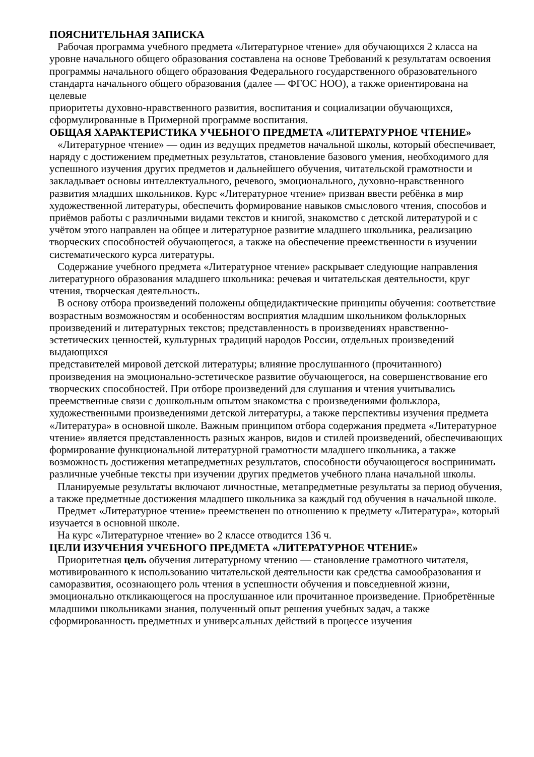ПОЯСНИТЕЛЬНАЯ ЗАПИСКА
Рабочая программа учебного предмета «Литературное чтение» для обучающихся 2 класса на уровне начального общего образования составлена на основе Требований к результатам освоения программы начального общего образования Федерального государственного образовательного стандарта начального общего образования (далее — ФГОС НОО), а также ориентирована на целевые
приоритеты духовно-нравственного развития, воспитания и социализации обучающихся, сформулированные в Примерной программе воспитания.
ОБЩАЯ ХАРАКТЕРИСТИКА УЧЕБНОГО ПРЕДМЕТА «ЛИТЕРАТУРНОЕ ЧТЕНИЕ»
«Литературное чтение» — один из ведущих предметов начальной школы, который обеспечивает, наряду с достижением предметных результатов, становление базового умения, необходимого для успешного изучения других предметов и дальнейшего обучения, читательской грамотности и закладывает основы интеллектуального, речевого, эмоционального, духовно-нравственного развития младших школьников. Курс «Литературное чтение» призван ввести ребёнка в мир художественной литературы, обеспечить формирование навыков смыслового чтения, способов и приёмов работы с различными видами текстов и книгой, знакомство с детской литературой и с учётом этого направлен на общее и литературное развитие младшего школьника, реализацию творческих способностей обучающегося, а также на обеспечение преемственности в изучении систематического курса литературы.
Содержание учебного предмета «Литературное чтение» раскрывает следующие направления литературного образования младшего школьника: речевая и читательская деятельности, круг чтения, творческая деятельность.
В основу отбора произведений положены общедидактические принципы обучения: соответствие возрастным возможностям и особенностям восприятия младшим школьником фольклорных произведений и литературных текстов; представленность в произведениях нравственно-эстетических ценностей, культурных традиций народов России, отдельных произведений выдающихся
представителей мировой детской литературы; влияние прослушанного (прочитанного) произведения на эмоционально-эстетическое развитие обучающегося, на совершенствование его творческих способностей. При отборе произведений для слушания и чтения учитывались преемственные связи с дошкольным опытом знакомства с произведениями фольклора, художественными произведениями детской литературы, а также перспективы изучения предмета «Литература» в основной школе. Важным принципом отбора содержания предмета «Литературное чтение» является представленность разных жанров, видов и стилей произведений, обеспечивающих формирование функциональной литературной грамотности младшего школьника, а также возможность достижения метапредметных результатов, способности обучающегося воспринимать различные учебные тексты при изучении других предметов учебного плана начальной школы.
Планируемые результаты включают личностные, метапредметные результаты за период обучения, а также предметные достижения младшего школьника за каждый год обучения в начальной школе.
Предмет «Литературное чтение» преемственен по отношению к предмету «Литература», который изучается в основной школе.
На курс «Литературное чтение» во 2 классе отводится 136 ч.
ЦЕЛИ ИЗУЧЕНИЯ УЧЕБНОГО ПРЕДМЕТА «ЛИТЕРАТУРНОЕ ЧТЕНИЕ»
Приоритетная цель обучения литературному чтению — становление грамотного читателя, мотивированного к использованию читательской деятельности как средства самообразования и саморазвития, осознающего роль чтения в успешности обучения и повседневной жизни,
эмоционально откликающегося на прослушанное или прочитанное произведение. Приобретённые младшими школьниками знания, полученный опыт решения учебных задач, а также сформированность предметных и универсальных действий в процессе изучения